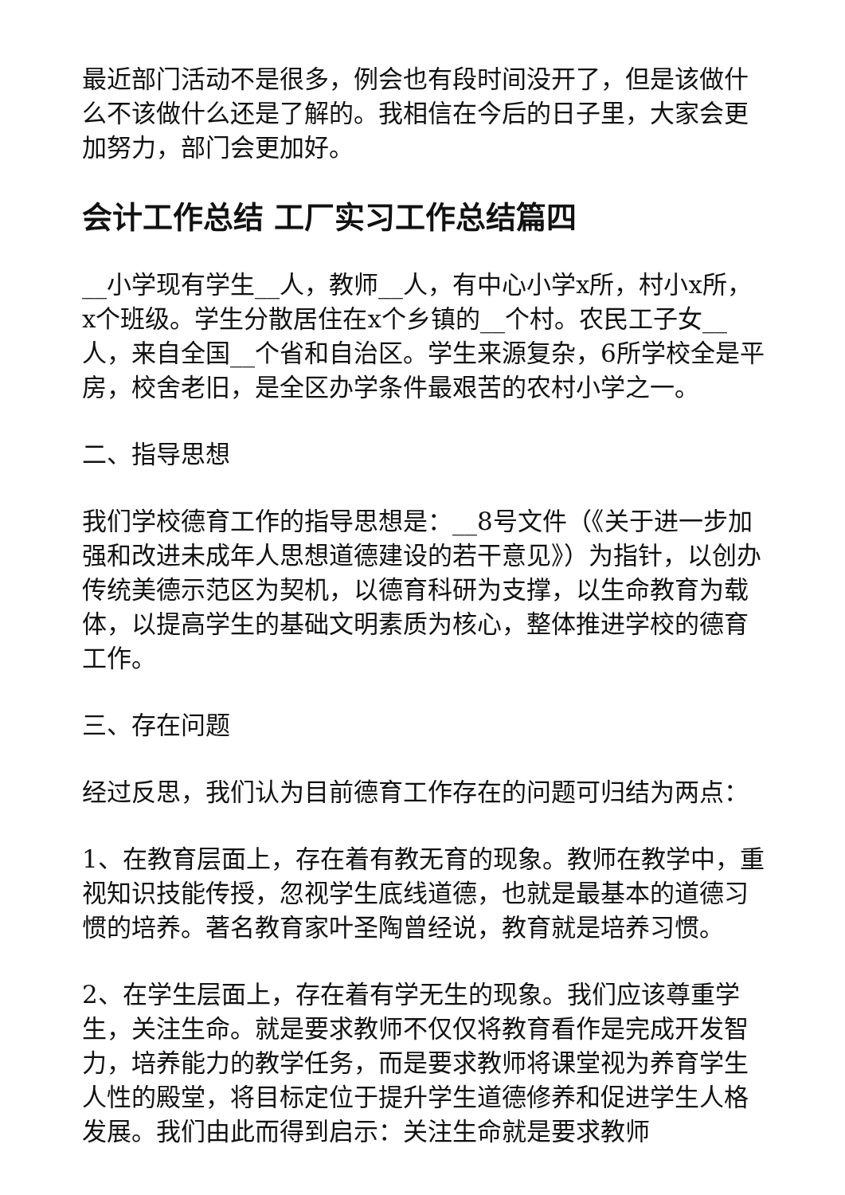最近部门活动不是很多，例会也有段时间没开了，但是该做什么不该做什么还是了解的。我相信在今后的日子里，大家会更加努力，部门会更加好。
会计工作总结 工厂实习工作总结篇四
__小学现有学生__人，教师__人，有中心小学x所，村小x所，x个班级。学生分散居住在x个乡镇的__个村。农民工子女__人，来自全国__个省和自治区。学生来源复杂，6所学校全是平房，校舍老旧，是全区办学条件最艰苦的农村小学之一。
二、指导思想
我们学校德育工作的指导思想是：__8号文件（《关于进一步加强和改进未成年人思想道德建设的若干意见》）为指针，以创办传统美德示范区为契机，以德育科研为支撑，以生命教育为载体，以提高学生的基础文明素质为核心，整体推进学校的德育工作。
三、存在问题
经过反思，我们认为目前德育工作存在的问题可归结为两点：
1、在教育层面上，存在着有教无育的现象。教师在教学中，重视知识技能传授，忽视学生底线道德，也就是最基本的道德习惯的培养。著名教育家叶圣陶曾经说，教育就是培养习惯。
2、在学生层面上，存在着有学无生的现象。我们应该尊重学生，关注生命。就是要求教师不仅仅将教育看作是完成开发智力，培养能力的教学任务，而是要求教师将课堂视为养育学生人性的殿堂，将目标定位于提升学生道德修养和促进学生人格发展。我们由此而得到启示：关注生命就是要求教师